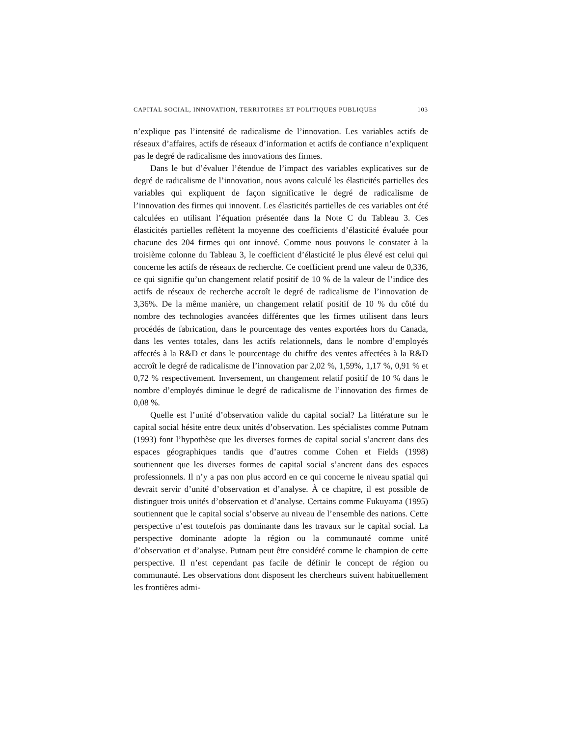CAPITAL SOCIAL, INNOVATION, TERRITOIRES ET POLITIQUES PUBLIQUES 103
n’explique pas l’intensité de radicalisme de l’innovation. Les variables actifs de réseaux d’affaires, actifs de réseaux d’information et actifs de confiance n’expliquent pas le degré de radicalisme des innovations des firmes.
Dans le but d’évaluer l’étendue de l’impact des variables explicatives sur de degré de radicalisme de l’innovation, nous avons calculé les élasticités partielles des variables qui expliquent de façon significative le degré de radicalisme de l’innovation des firmes qui innovent. Les élasticités partielles de ces variables ont été calculées en utilisant l’équation présentée dans la Note C du Tableau 3. Ces élasticités partielles reflètent la moyenne des coefficients d’élasticité évaluée pour chacune des 204 firmes qui ont innové. Comme nous pouvons le constater à la troisième colonne du Tableau 3, le coefficient d’élasticité le plus élevé est celui qui concerne les actifs de réseaux de recherche. Ce coefficient prend une valeur de 0,336, ce qui signifie qu’un changement relatif positif de 10 % de la valeur de l’indice des actifs de réseaux de recherche accroît le degré de radicalisme de l’innovation de 3,36%. De la même manière, un changement relatif positif de 10 % du côté du nombre des technologies avancées différentes que les firmes utilisent dans leurs procédés de fabrication, dans le pourcentage des ventes exportées hors du Canada, dans les ventes totales, dans les actifs relationnels, dans le nombre d’employés affectés à la R&D et dans le pourcentage du chiffre des ventes affectées à la R&D accroît le degré de radicalisme de l’innovation par 2,02 %, 1,59%, 1,17 %, 0,91 % et 0,72 % respectivement. Inversement, un changement relatif positif de 10 % dans le nombre d’employés diminue le degré de radicalisme de l’innovation des firmes de 0,08 %.
Quelle est l’unité d’observation valide du capital social? La littérature sur le capital social hésite entre deux unités d’observation. Les spécialistes comme Putnam (1993) font l’hypothèse que les diverses formes de capital social s’ancrent dans des espaces géographiques tandis que d’autres comme Cohen et Fields (1998) soutiennent que les diverses formes de capital social s’ancrent dans des espaces professionnels. Il n’y a pas non plus accord en ce qui concerne le niveau spatial qui devrait servir d’unité d’observation et d’analyse. À ce chapitre, il est possible de distinguer trois unités d’observation et d’analyse. Certains comme Fukuyama (1995) soutiennent que le capital social s’observe au niveau de l’ensemble des nations. Cette perspective n’est toutefois pas dominante dans les travaux sur le capital social. La perspective dominante adopte la région ou la communauté comme unité d’observation et d’analyse. Putnam peut être considéré comme le champion de cette perspective. Il n’est cependant pas facile de définir le concept de région ou communauté. Les observations dont disposent les chercheurs suivent habituellement les frontières admi-